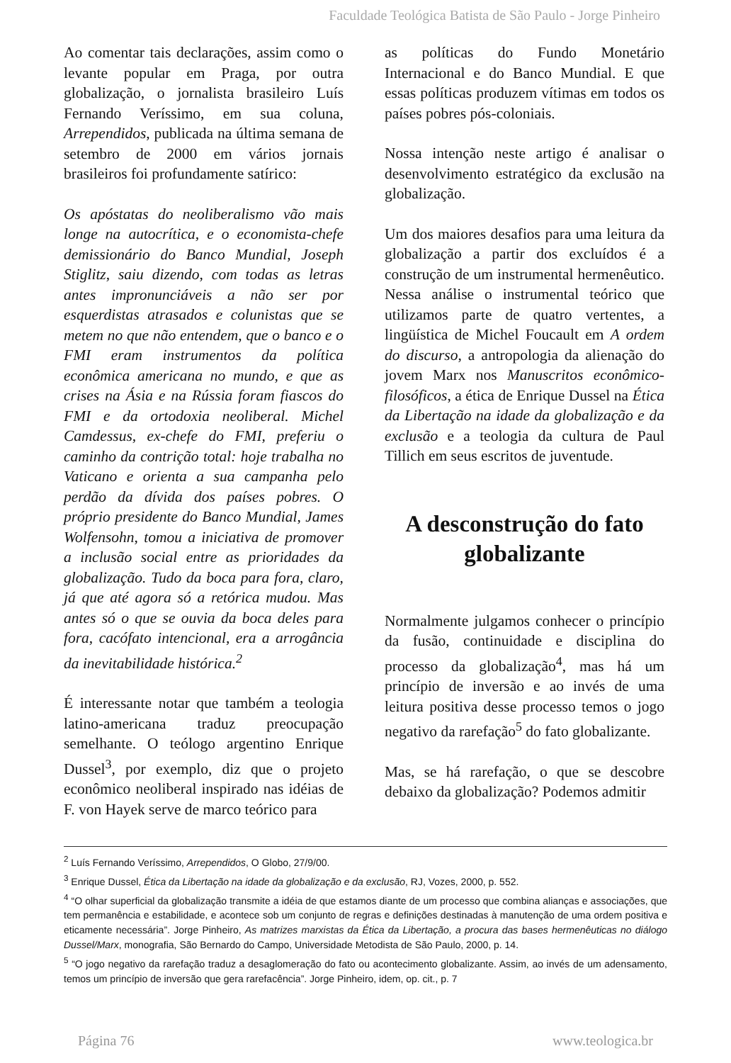Faculdade Teológica Batista de São Paulo - Jorge Pinheiro
Ao comentar tais declarações, assim como o levante popular em Praga, por outra globalização, o jornalista brasileiro Luís Fernando Veríssimo, em sua coluna, Arrependidos, publicada na última semana de setembro de 2000 em vários jornais brasileiros foi profundamente satírico:
Os apóstatas do neoliberalismo vão mais longe na autocrítica, e o economista-chefe demissionário do Banco Mundial, Joseph Stiglitz, saiu dizendo, com todas as letras antes impronunciáveis a não ser por esquerdistas atrasados e colunistas que se metem no que não entendem, que o banco e o FMI eram instrumentos da política econômica americana no mundo, e que as crises na Ásia e na Rússia foram fiascos do FMI e da ortodoxia neoliberal. Michel Camdessus, ex-chefe do FMI, preferiu o caminho da contrição total: hoje trabalha no Vaticano e orienta a sua campanha pelo perdão da dívida dos países pobres. O próprio presidente do Banco Mundial, James Wolfensohn, tomou a iniciativa de promover a inclusão social entre as prioridades da globalização. Tudo da boca para fora, claro, já que até agora só a retórica mudou. Mas antes só o que se ouvia da boca deles para fora, cacófato intencional, era a arrogância da inevitabilidade histórica.<sup>2</sup>
É interessante notar que também a teologia latino-americana traduz preocupação semelhante. O teólogo argentino Enrique Dussel<sup>3</sup>, por exemplo, diz que o projeto econômico neoliberal inspirado nas idéias de F. von Hayek serve de marco teórico para
as políticas do Fundo Monetário Internacional e do Banco Mundial. E que essas políticas produzem vítimas em todos os países pobres pós-coloniais.
Nossa intenção neste artigo é analisar o desenvolvimento estratégico da exclusão na globalização.
Um dos maiores desafios para uma leitura da globalização a partir dos excluídos é a construção de um instrumental hermenêutico. Nessa análise o instrumental teórico que utilizamos parte de quatro vertentes, a lingüística de Michel Foucault em A ordem do discurso, a antropologia da alienação do jovem Marx nos Manuscritos econômico-filosóficos, a ética de Enrique Dussel na Ética da Libertação na idade da globalização e da exclusão e a teologia da cultura de Paul Tillich em seus escritos de juventude.
A desconstrução do fato globalizante
Normalmente julgamos conhecer o princípio da fusão, continuidade e disciplina do processo da globalização<sup>4</sup>, mas há um princípio de inversão e ao invés de uma leitura positiva desse processo temos o jogo negativo da rarefação<sup>5</sup> do fato globalizante.
Mas, se há rarefação, o que se descobre debaixo da globalização? Podemos admitir
<sup>2</sup> Luís Fernando Veríssimo, Arrependidos, O Globo, 27/9/00.
<sup>3</sup> Enrique Dussel, Ética da Libertação na idade da globalização e da exclusão, RJ, Vozes, 2000, p. 552.
<sup>4</sup> “O olhar superficial da globalização transmite a idéia de que estamos diante de um processo que combina alianças e associações, que tem permanência e estabilidade, e acontece sob um conjunto de regras e definições destinadas à manutenção de uma ordem positiva e eticamente necessária”. Jorge Pinheiro, As matrizes marxistas da Ética da Libertação, a procura das bases hermenêuticas no diálogo Dussel/Marx, monografia, São Bernardo do Campo, Universidade Metodista de São Paulo, 2000, p. 14.
<sup>5</sup> “O jogo negativo da rarefação traduz a desaglomeração do fato ou acontecimento globalizante. Assim, ao invés de um adensamento, temos um princípio de inversão que gera rarefacência”. Jorge Pinheiro, idem, op. cit., p. 7
Página 76 www.teologica.br